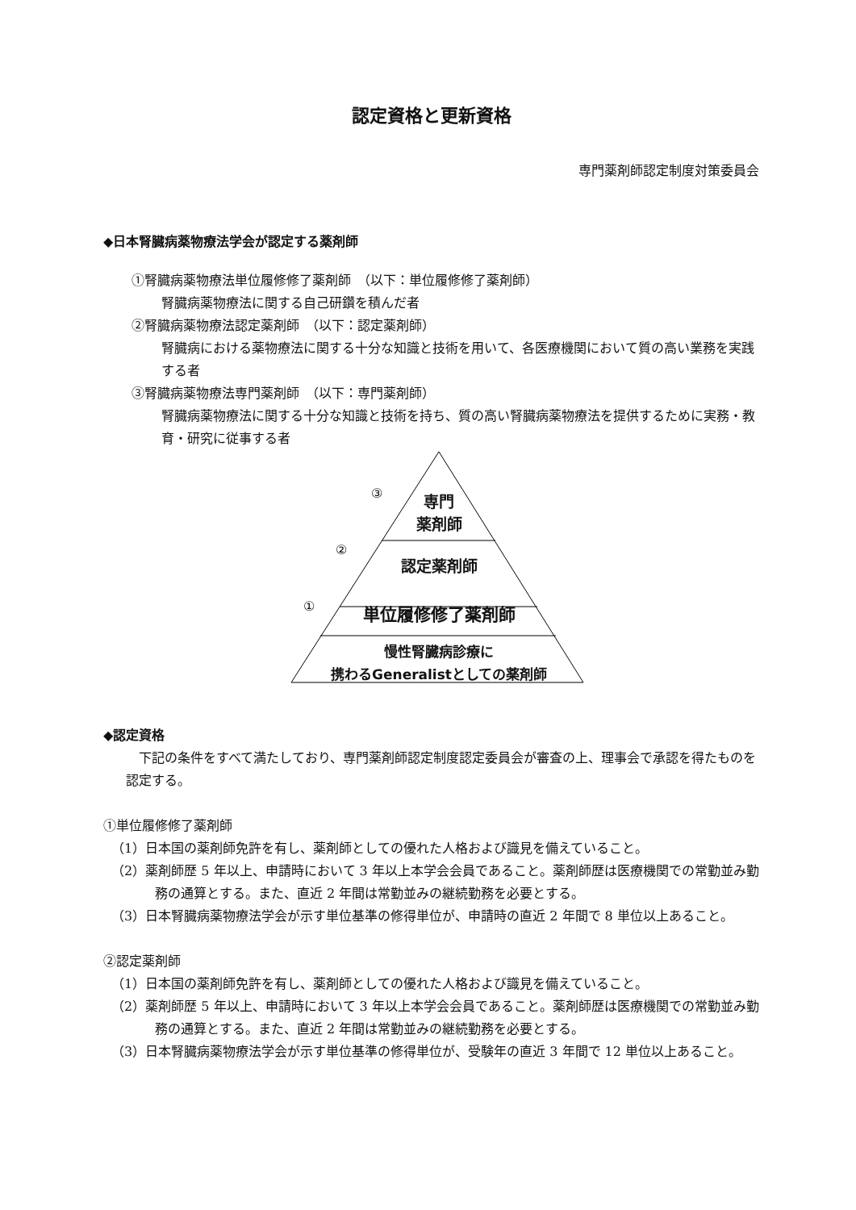認定資格と更新資格
専門薬剤師認定制度対策委員会
◆日本腎臓病薬物療法学会が認定する薬剤師
①腎臓病薬物療法単位履修修了薬剤師　（以下：単位履修修了薬剤師）
腎臓病薬物療法に関する自己研鑽を積んだ者
②腎臓病薬物療法認定薬剤師　（以下：認定薬剤師）
腎臓病における薬物療法に関する十分な知識と技術を用いて、各医療機関において質の高い業務を実践する者
③腎臓病薬物療法専門薬剤師　（以下：専門薬剤師）
腎臓病薬物療法に関する十分な知識と技術を持ち、質の高い腎臓病薬物療法を提供するために実務・教育・研究に従事する者
③
②
①
専門
薬剤師
認定薬剤師
単位履修修了薬剤師
慢性腎臓病診療に
携わるGeneralistとしての薬剤師
◆認定資格
下記の条件をすべて満たしており、専門薬剤師認定制度認定委員会が審査の上、理事会で承認を得たものを認定する。
①単位履修修了薬剤師
（1）日本国の薬剤師免許を有し、薬剤師としての優れた人格および識見を備えていること。
（2）薬剤師歴 5 年以上、申請時において 3 年以上本学会会員であること。薬剤師歴は医療機関での常勤並み勤務の通算とする。また、直近 2 年間は常勤並みの継続勤務を必要とする。
（3）日本腎臓病薬物療法学会が示す単位基準の修得単位が、申請時の直近 2 年間で 8 単位以上あること。
②認定薬剤師
（1）日本国の薬剤師免許を有し、薬剤師としての優れた人格および識見を備えていること。
（2）薬剤師歴 5 年以上、申請時において 3 年以上本学会会員であること。薬剤師歴は医療機関での常勤並み勤務の通算とする。また、直近 2 年間は常勤並みの継続勤務を必要とする。
（3）日本腎臓病薬物療法学会が示す単位基準の修得単位が、受験年の直近 3 年間で 12 単位以上あること。